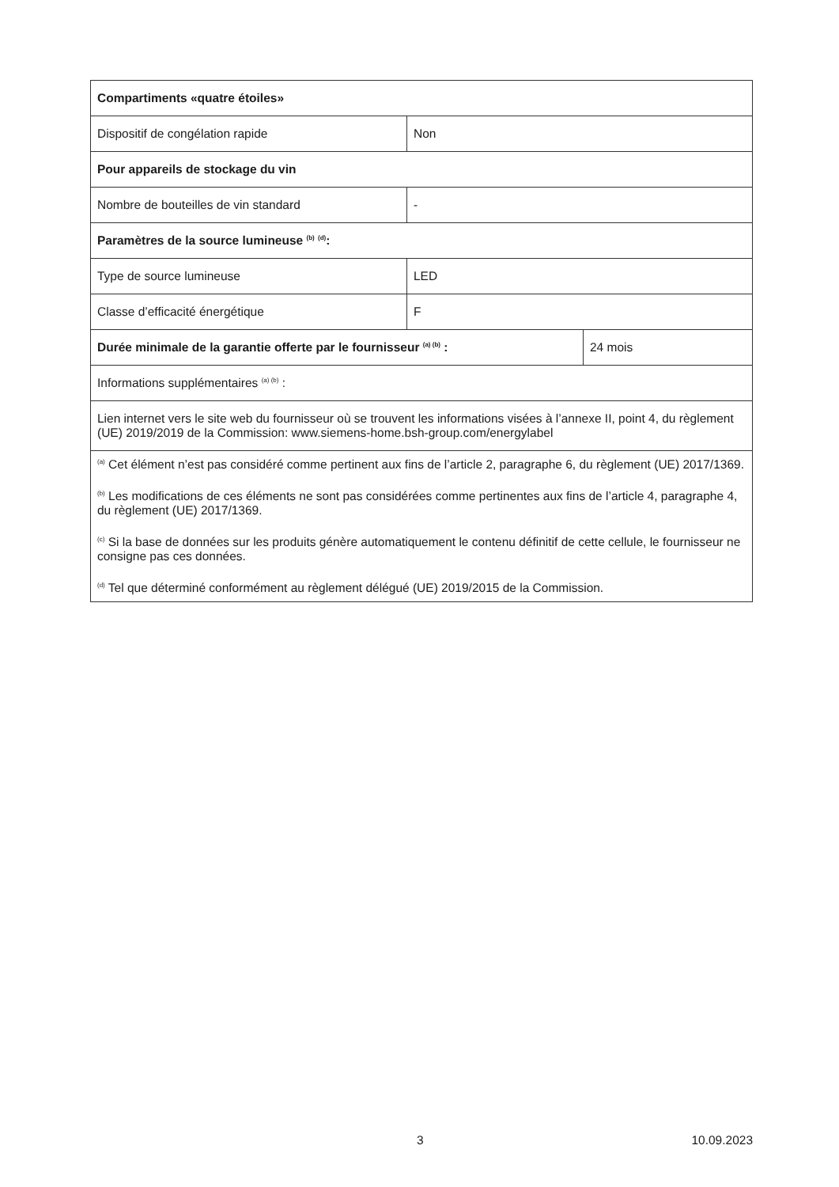| Compartiments «quatre étoiles» | | |
| Dispositif de congélation rapide | Non | |
| Pour appareils de stockage du vin | | |
| Nombre de bouteilles de vin standard | - | |
| Paramètres de la source lumineuse <sup>(b)</sup> <sup>(d)</sup>: | | |
| Type de source lumineuse | LED | |
| Classe d’efficacité énergétique | F | |
| Durée minimale de la garantie offerte par le fournisseur <sup>(a) (b)</sup> : | | 24 mois |
| Informations supplémentaires <sup>(a) (b)</sup> : | | |
| Lien internet vers le site web du fournisseur où se trouvent les informations visées à l’annexe II, point 4, du règlement (UE) 2019/2019 de la Commission: www.siemens-home.bsh-group.com/energylabel | | |
| <sup>(a)</sup> Cet élément n’est pas considéré comme pertinent aux fins de l’article 2, paragraphe 6, du règlement (UE) 2017/1369. <sup>(b)</sup> Les modifications de ces éléments ne sont pas considérées comme pertinentes aux fins de l’article 4, paragraphe 4, du règlement (UE) 2017/1369. <sup>(c)</sup> Si la base de données sur les produits génère automatiquement le contenu définitif de cette cellule, le fournisseur ne consigne pas ces données. <sup>(d)</sup> Tel que déterminé conformément au règlement délégué (UE) 2019/2015 de la Commission. | | |
3 10.09.2023